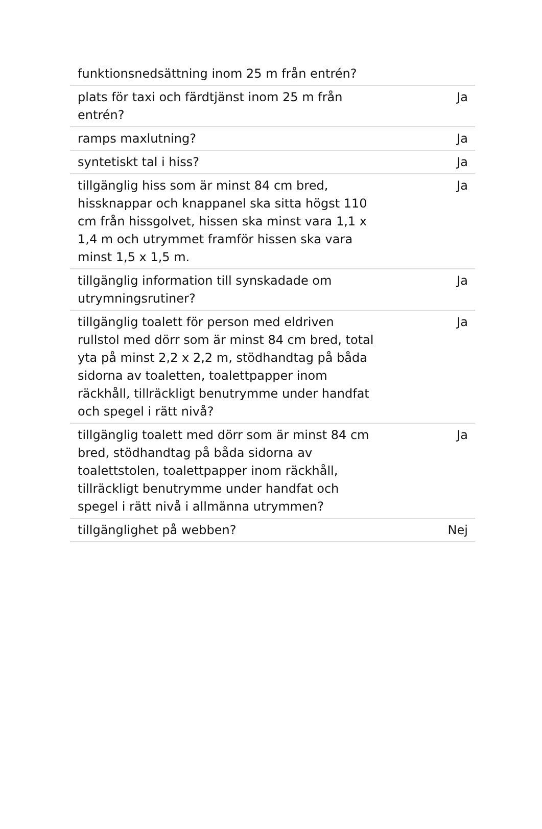| funktionsnedsättning inom 25 m från entrén? | |
| plats för taxi och färdtjänst inom 25 m från entrén? | Ja |
| ramps maxlutning? | Ja |
| syntetiskt tal i hiss? | Ja |
| tillgänglig hiss som är minst 84 cm bred, hissknappar och knappanel ska sitta högst 110 cm från hissgolvet, hissen ska minst vara 1,1 x 1,4 m och utrymmet framför hissen ska vara minst 1,5 x 1,5 m. | Ja |
| tillgänglig information till synskadade om utrymningsrutiner? | Ja |
| tillgänglig toalett för person med eldriven rullstol med dörr som är minst 84 cm bred, total yta på minst 2,2 x 2,2 m, stödhandtag på båda sidorna av toaletten, toalettpapper inom räckhåll, tillräckligt benutrymme under handfat och spegel i rätt nivå? | Ja |
| tillgänglig toalett med dörr som är minst 84 cm bred, stödhandtag på båda sidorna av toalettstolen, toalettpapper inom räckhåll, tillräckligt benutrymme under handfat och spegel i rätt nivå i allmänna utrymmen? | Ja |
| tillgänglighet på webben? | Nej |